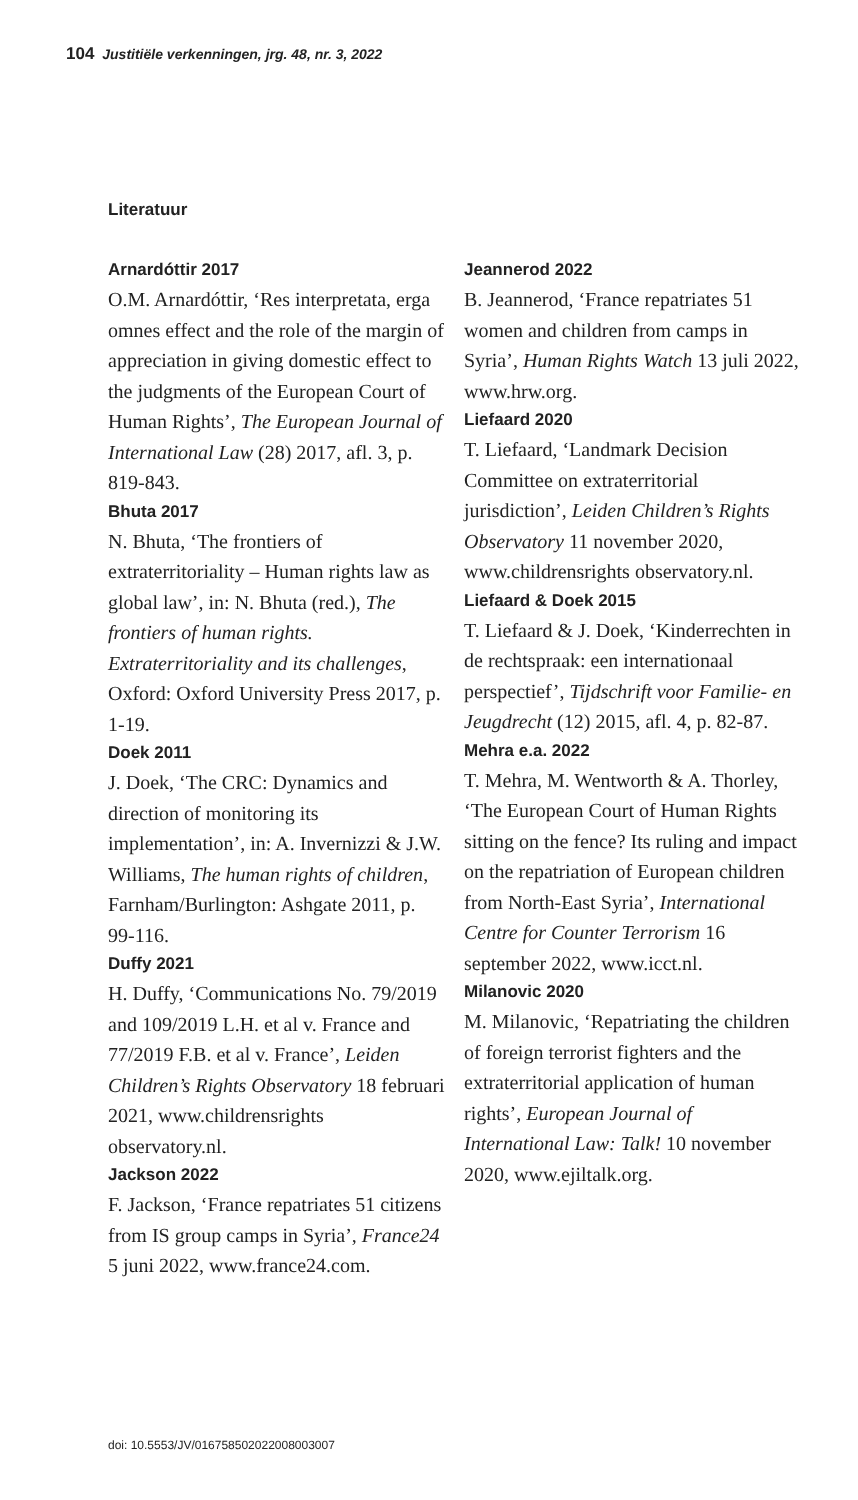104 Justitiële verkenningen, jrg. 48, nr. 3, 2022
Literatuur
Arnardóttir 2017
O.M. Arnardóttir, ‘Res interpretata, erga omnes effect and the role of the margin of appreciation in giving domestic effect to the judgments of the European Court of Human Rights’, The European Journal of International Law (28) 2017, afl. 3, p. 819-843.
Bhuta 2017
N. Bhuta, ‘The frontiers of extraterritoriality – Human rights law as global law’, in: N. Bhuta (red.), The frontiers of human rights. Extraterritoriality and its challenges, Oxford: Oxford University Press 2017, p. 1-19.
Doek 2011
J. Doek, ‘The CRC: Dynamics and direction of monitoring its implementation’, in: A. Invernizzi & J.W. Williams, The human rights of children, Farnham/Burlington: Ashgate 2011, p. 99-116.
Duffy 2021
H. Duffy, ‘Communications No. 79/2019 and 109/2019 L.H. et al v. France and 77/2019 F.B. et al v. France’, Leiden Children’s Rights Observatory 18 februari 2021, www.childrensrights observatory.nl.
Jackson 2022
F. Jackson, ‘France repatriates 51 citizens from IS group camps in Syria’, France24 5 juni 2022, www.france24.com.
Jeannerod 2022
B. Jeannerod, ‘France repatriates 51 women and children from camps in Syria’, Human Rights Watch 13 juli 2022, www.hrw.org.
Liefaard 2020
T. Liefaard, ‘Landmark Decision Committee on extraterritorial jurisdiction’, Leiden Children’s Rights Observatory 11 november 2020, www.childrensrights observatory.nl.
Liefaard & Doek 2015
T. Liefaard & J. Doek, ‘Kinderrechten in de rechtspraak: een internationaal perspectief’, Tijdschrift voor Familie- en Jeugdrecht (12) 2015, afl. 4, p. 82-87.
Mehra e.a. 2022
T. Mehra, M. Wentworth & A. Thorley, ‘The European Court of Human Rights sitting on the fence? Its ruling and impact on the repatriation of European children from North-East Syria’, International Centre for Counter Terrorism 16 september 2022, www.icct.nl.
Milanovic 2020
M. Milanovic, ‘Repatriating the children of foreign terrorist fighters and the extraterritorial application of human rights’, European Journal of International Law: Talk! 10 november 2020, www.ejiltalk.org.
doi: 10.5553/JV/016758502022008003007